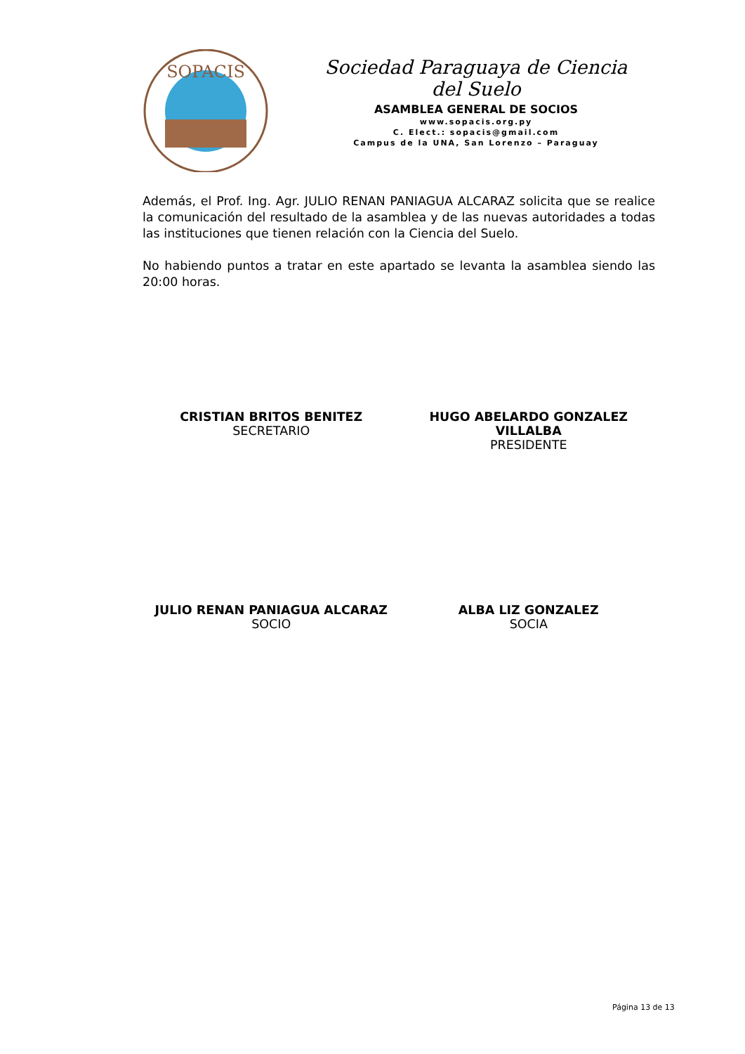SOPACIS
Sociedad Paraguaya de Ciencia del Suelo
ASAMBLEA GENERAL DE SOCIOS
www.sopacis.org.py
C. Elect.: sopacis@gmail.com
Campus de la UNA, San Lorenzo – Paraguay
Además, el Prof. Ing. Agr. JULIO RENAN PANIAGUA ALCARAZ solicita que se realice la comunicación del resultado de la asamblea y de las nuevas autoridades a todas las instituciones que tienen relación con la Ciencia del Suelo.
No habiendo puntos a tratar en este apartado se levanta la asamblea siendo las 20:00 horas.
CRISTIAN BRITOS BENITEZ
SECRETARIO
HUGO ABELARDO GONZALEZ VILLALBA
PRESIDENTE
JULIO RENAN PANIAGUA ALCARAZ
SOCIO
ALBA LIZ GONZALEZ
SOCIA
Página 13 de 13